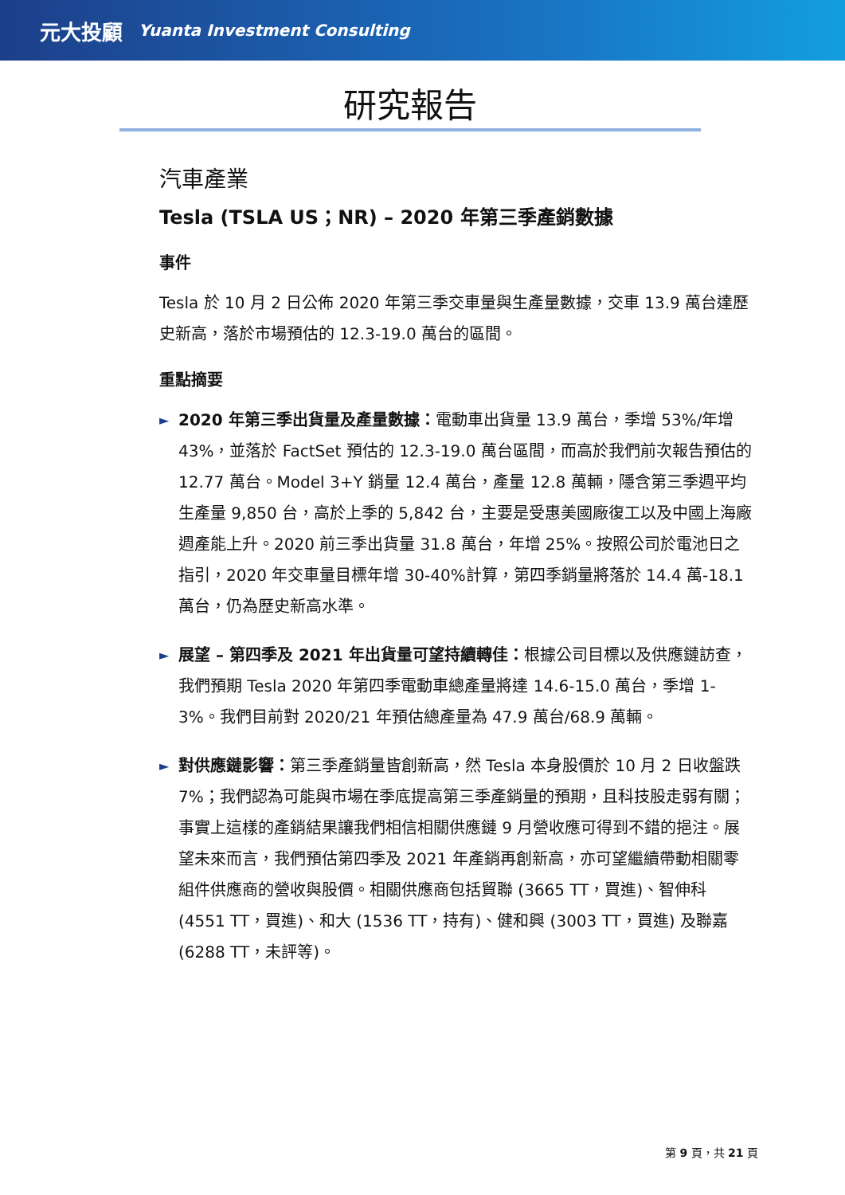元大投顧 Yuanta Investment Consulting
研究報告
汽車產業
Tesla (TSLA US；NR) – 2020 年第三季產銷數據
事件
Tesla 於 10 月 2 日公佈 2020 年第三季交車量與生產量數據，交車 13.9 萬台達歷史新高，落於市場預估的 12.3-19.0 萬台的區間。
重點摘要
►
2020 年第三季出貨量及產量數據：電動車出貨量 13.9 萬台，季增 53%/年增 43%，並落於 FactSet 預估的 12.3-19.0 萬台區間，而高於我們前次報告預估的 12.77 萬台。Model 3+Y 銷量 12.4 萬台，產量 12.8 萬輛，隱含第三季週平均生產量 9,850 台，高於上季的 5,842 台，主要是受惠美國廠復工以及中國上海廠週產能上升。2020 前三季出貨量 31.8 萬台，年增 25%。按照公司於電池日之指引，2020 年交車量目標年增 30-40%計算，第四季銷量將落於 14.4 萬-18.1 萬台，仍為歷史新高水準。
►
展望 – 第四季及 2021 年出貨量可望持續轉佳：根據公司目標以及供應鏈訪查，我們預期 Tesla 2020 年第四季電動車總產量將達 14.6-15.0 萬台，季增 1-3%。我們目前對 2020/21 年預估總產量為 47.9 萬台/68.9 萬輛。
►
對供應鏈影響：第三季產銷量皆創新高，然 Tesla 本身股價於 10 月 2 日收盤跌 7%；我們認為可能與市場在季底提高第三季產銷量的預期，且科技股走弱有關；事實上這樣的產銷結果讓我們相信相關供應鏈 9 月營收應可得到不錯的挹注。展望未來而言，我們預估第四季及 2021 年產銷再創新高，亦可望繼續帶動相關零組件供應商的營收與股價。相關供應商包括貿聯 (3665 TT，買進)、智伸科(4551 TT，買進)、和大 (1536 TT，持有)、健和興 (3003 TT，買進) 及聯嘉 (6288 TT，未評等)。
第 9 頁，共 21 頁